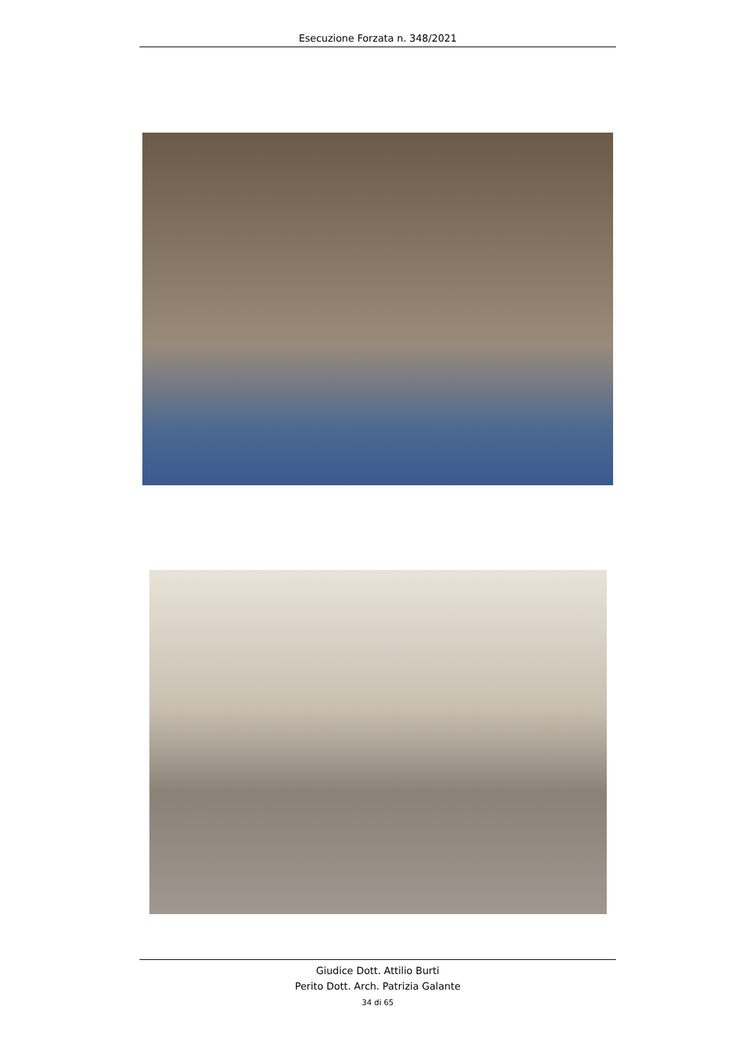Esecuzione Forzata n. 348/2021
Giudice Dott. Attilio Burti
Perito Dott. Arch. Patrizia Galante
34 di 65